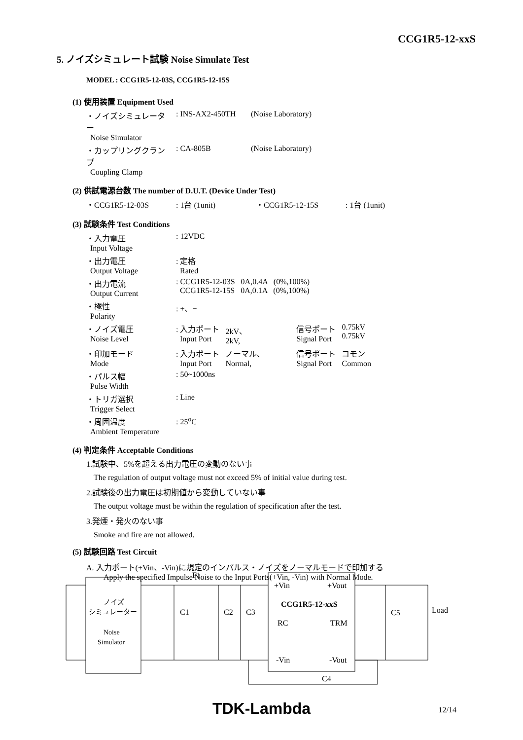CCG1R5-12-xxS
5. ノイズシミュレート試験 Noise Simulate Test
MODEL : CCG1R5-12-03S, CCG1R5-12-15S
(1) 使用装置 Equipment Used
| ・ノイズシミュレーター Noise Simulator | : INS-AX2-450TH | (Noise Laboratory) |
| ・カップリングクランプ Coupling Clamp | : CA-805B | (Noise Laboratory) |
(2) 供試電源台数 The number of D.U.T. (Device Under Test)
| ・CCG1R5-12-03S | : 1台 (1unit) | ・CCG1R5-12-15S | : 1台 (1unit) |
(3) 試験条件 Test Conditions
| ・入力電圧 Input Voltage | : 12VDC | | | | |
| ・出力電圧 Output Voltage | : 定格 Rated | | | | |
| ・出力電流 Output Current | : CCG1R5-12-03S 0A,0.4A (0%,100%) CCG1R5-12-15S 0A,0.1A (0%,100%) | | | | |
| ・極性 Polarity | : +、− | | | | |
| ・ノイズ電圧 Noise Level | : 入力ポート Input Port | 2kV、 2kV, | | 信号ポート Signal Port | 0.75kV 0.75kV |
| ・印加モード Mode | : 入力ポート Input Port | ノーマル、 Normal, | | 信号ポート Signal Port | コモン Common |
| ・パルス幅 Pulse Width | : 50~1000ns | | | | |
| ・トリガ選択 Trigger Select | : Line | | | | |
| ・周囲温度 Ambient Temperature | : 25<sup>o</sup>C | | | | |
(4) 判定条件 Acceptable Conditions
1.試験中、5%を超える出力電圧の変動のない事
The regulation of output voltage must not exceed 5% of initial value during test.
2.試験後の出力電圧は初期値から変動していない事
The output voltage must be within the regulation of specification after the test.
3.発煙・発火のない事
Smoke and fire are not allowed.
(5) 試験回路 Test Circuit
A. 入力ポート(+Vin、-Vin)に規定のインパルス・ノイズをノーマルモードで印加する
Apply the specified Impulse Noise to the Input Ports(+Vin, -Vin) with Normal Mode.
F1
ノイズ
シミュレーター
Noise
Simulator
C1
C2
C3
+Vin
+Vout
CCG1R5-12-xxS
RC
TRM
-Vin
-Vout
C5
Load
C4
TDK-Lambda 12/14